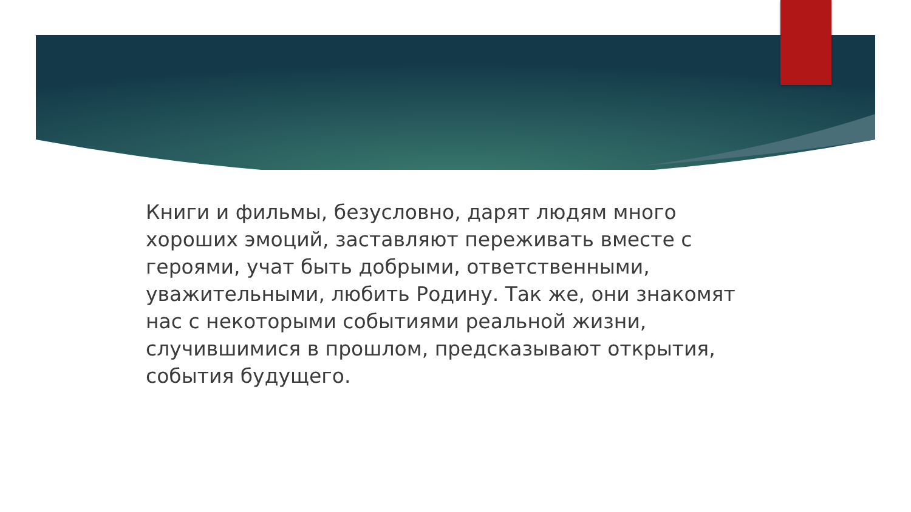Книги и фильмы, безусловно, дарят людям много хороших эмоций, заставляют переживать вместе с героями, учат быть добрыми, ответственными, уважительными, любить Родину. Так же, они знакомят нас с некоторыми событиями реальной жизни, случившимися в прошлом, предсказывают открытия, события будущего.